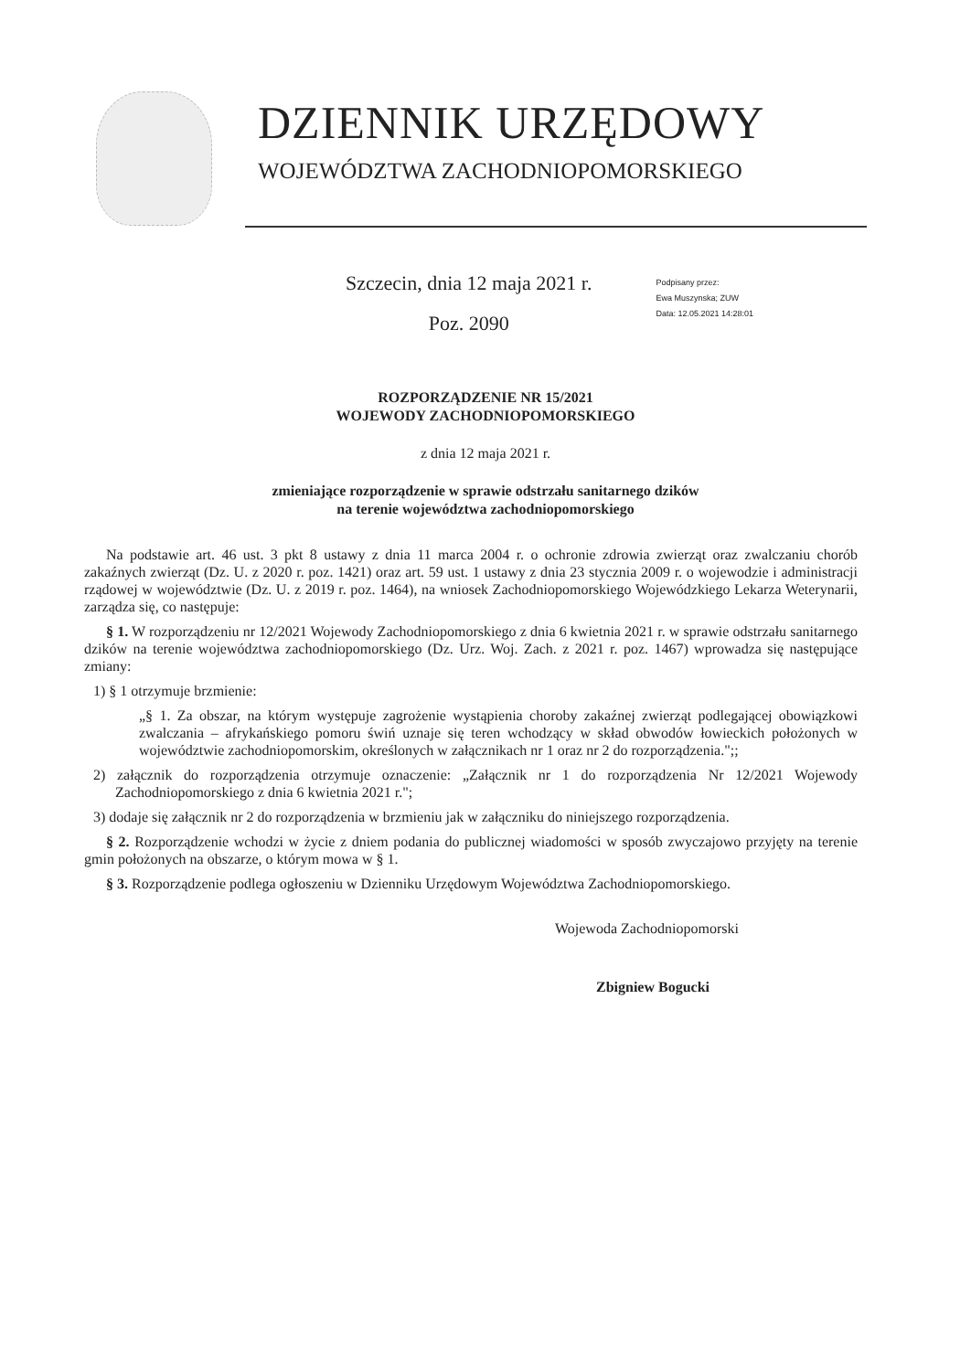DZIENNIK URZĘDOWY
WOJEWÓDZTWA ZACHODNIOPOMORSKIEGO
Szczecin, dnia 12 maja 2021 r.
Poz. 2090
Podpisany przez:
Ewa Muszynska; ZUW
Data: 12.05.2021 14:28:01
ROZPORZĄDZENIE NR 15/2021
WOJEWODY ZACHODNIOPOMORSKIEGO
z dnia 12 maja 2021 r.
zmieniające rozporządzenie w sprawie odstrzału sanitarnego dzików
na terenie województwa zachodniopomorskiego
Na podstawie art. 46 ust. 3 pkt 8 ustawy z dnia 11 marca 2004 r. o ochronie zdrowia zwierząt oraz zwalczaniu chorób zakaźnych zwierząt (Dz. U. z 2020 r. poz. 1421) oraz art. 59 ust. 1 ustawy z dnia 23 stycznia 2009 r. o wojewodzie i administracji rządowej w województwie (Dz. U. z 2019 r. poz. 1464), na wniosek Zachodniopomorskiego Wojewódzkiego Lekarza Weterynarii, zarządza się, co następuje:
§ 1. W rozporządzeniu nr 12/2021 Wojewody Zachodniopomorskiego z dnia 6 kwietnia 2021 r. w sprawie odstrzału sanitarnego dzików na terenie województwa zachodniopomorskiego (Dz. Urz. Woj. Zach. z 2021 r. poz. 1467) wprowadza się następujące zmiany:
1) § 1 otrzymuje brzmienie:
„§ 1. Za obszar, na którym występuje zagrożenie wystąpienia choroby zakaźnej zwierząt podlegającej obowiązkowi zwalczania – afrykańskiego pomoru świń uznaje się teren wchodzący w skład obwodów łowieckich położonych w województwie zachodniopomorskim, określonych w załącznikach nr 1 oraz nr 2 do rozporządzenia.";;
2) załącznik do rozporządzenia otrzymuje oznaczenie: „Załącznik nr 1 do rozporządzenia Nr 12/2021 Wojewody Zachodniopomorskiego z dnia 6 kwietnia 2021 r.";
3) dodaje się załącznik nr 2 do rozporządzenia w brzmieniu jak w załączniku do niniejszego rozporządzenia.
§ 2. Rozporządzenie wchodzi w życie z dniem podania do publicznej wiadomości w sposób zwyczajowo przyjęty na terenie gmin położonych na obszarze, o którym mowa w § 1.
§ 3. Rozporządzenie podlega ogłoszeniu w Dzienniku Urzędowym Województwa Zachodniopomorskiego.
Wojewoda Zachodniopomorski
Zbigniew Bogucki